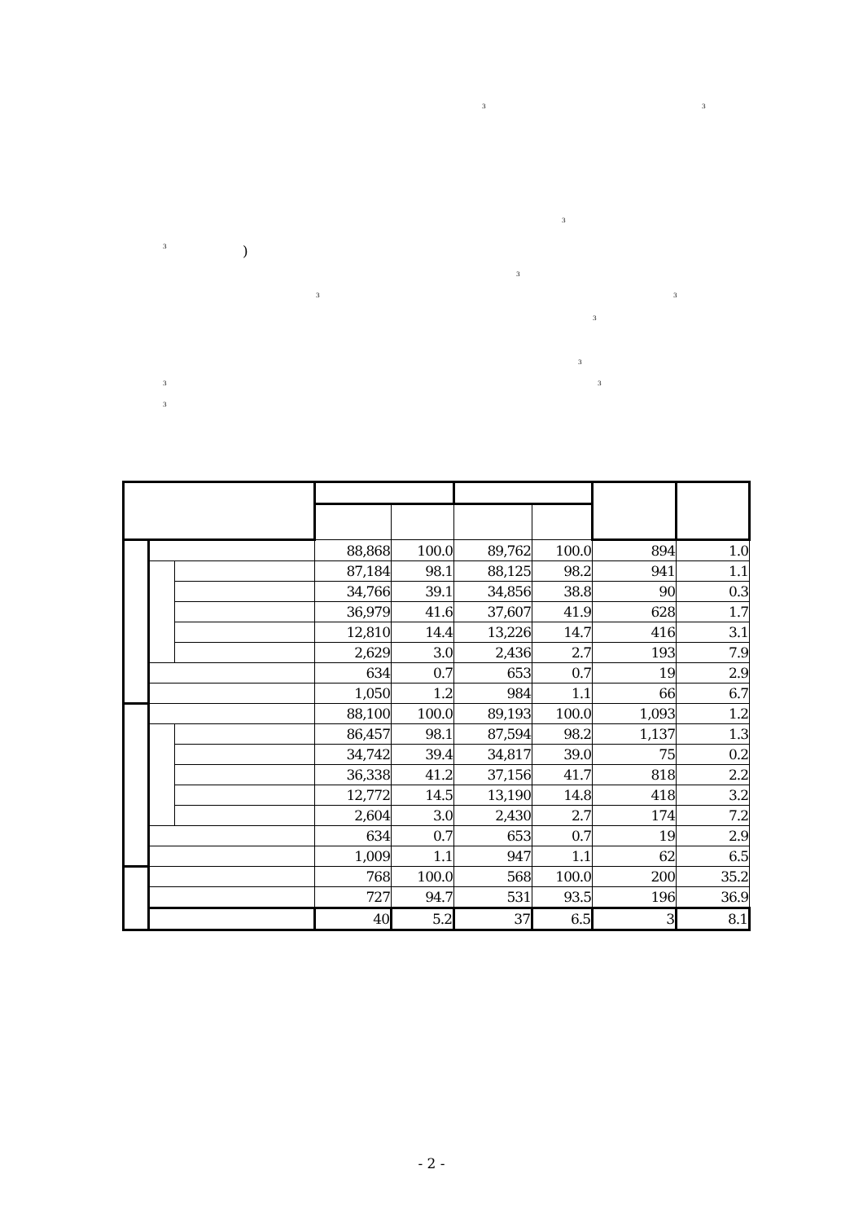<sup>3</sup> <sup>3</sup>
<sup>3</sup>
<sup>3</sup>) <sup>3</sup>
<sup>3</sup> <sup>3</sup>
<sup>3</sup>
<sup>3</sup>
<sup>3</sup> <sup>3</sup>
<sup>3</sup>
| | | | 88,868 | 100.0 | 89,762 | 100.0 | 894 | 1.0 |
| | | | 87,184 | 98.1 | 88,125 | 98.2 | 941 | 1.1 |
| | | | 34,766 | 39.1 | 34,856 | 38.8 | 90 | 0.3 |
| | | | 36,979 | 41.6 | 37,607 | 41.9 | 628 | 1.7 |
| | | | 12,810 | 14.4 | 13,226 | 14.7 | 416 | 3.1 |
| | | | 2,629 | 3.0 | 2,436 | 2.7 | 193 | 7.9 |
| | | | 634 | 0.7 | 653 | 0.7 | 19 | 2.9 |
| | | | 1,050 | 1.2 | 984 | 1.1 | 66 | 6.7 |
| | | | 88,100 | 100.0 | 89,193 | 100.0 | 1,093 | 1.2 |
| | | | 86,457 | 98.1 | 87,594 | 98.2 | 1,137 | 1.3 |
| | | | 34,742 | 39.4 | 34,817 | 39.0 | 75 | 0.2 |
| | | | 36,338 | 41.2 | 37,156 | 41.7 | 818 | 2.2 |
| | | | 12,772 | 14.5 | 13,190 | 14.8 | 418 | 3.2 |
| | | | 2,604 | 3.0 | 2,430 | 2.7 | 174 | 7.2 |
| | | | 634 | 0.7 | 653 | 0.7 | 19 | 2.9 |
| | | | 1,009 | 1.1 | 947 | 1.1 | 62 | 6.5 |
| | | | 768 | 100.0 | 568 | 100.0 | 200 | 35.2 |
| | | | 727 | 94.7 | 531 | 93.5 | 196 | 36.9 |
| | | | 40 | 5.2 | 37 | 6.5 | 3 | 8.1 |
- 2 -